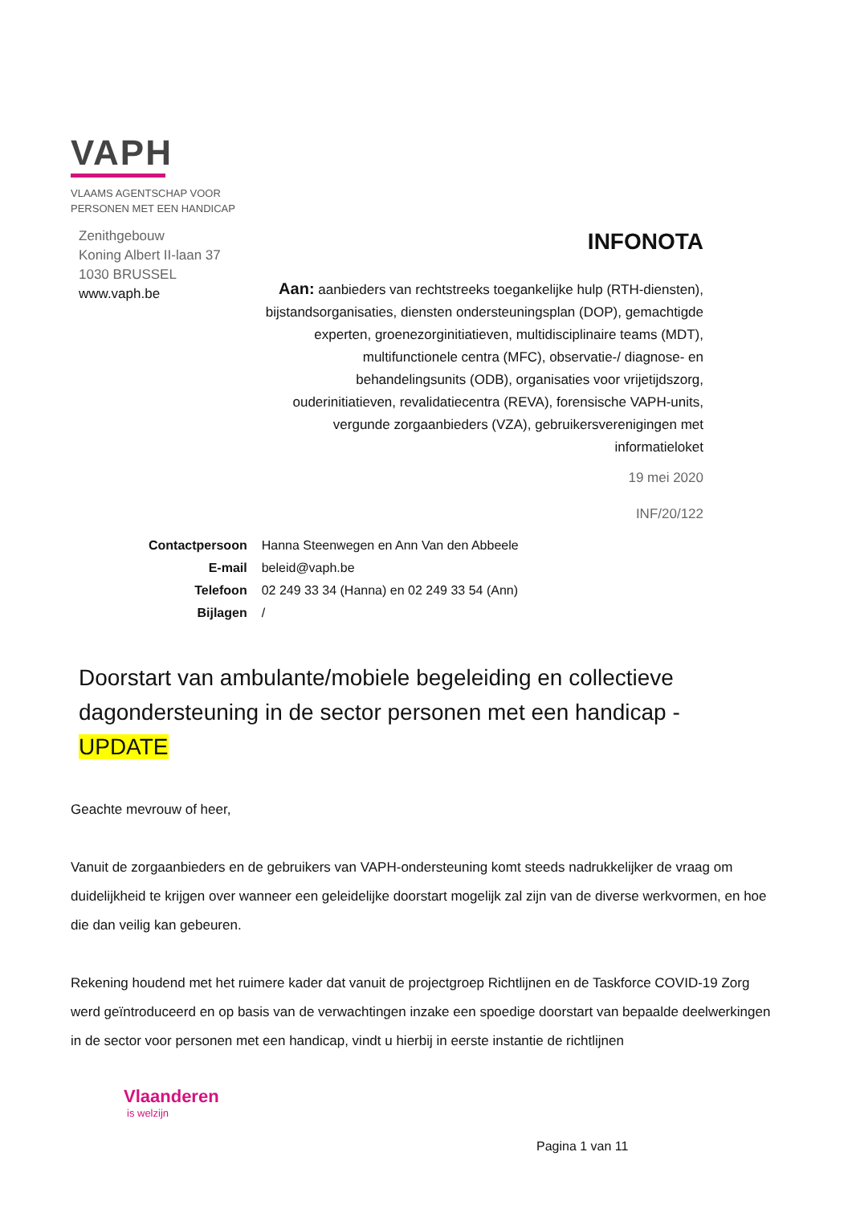VAPH
VLAAMS AGENTSCHAP VOOR
PERSONEN MET EEN HANDICAP
Zenithgebouw
Koning Albert II-laan 37
1030 BRUSSEL
www.vaph.be
INFONOTA
Aan: aanbieders van rechtstreeks toegankelijke hulp (RTH-diensten), bijstandsorganisaties, diensten ondersteuningsplan (DOP), gemachtigde experten, groenezorginitiatieven, multidisciplinaire teams (MDT), multifunctionele centra (MFC), observatie-/ diagnose- en behandelingsunits (ODB), organisaties voor vrijetijdszorg, ouderinitiatieven, revalidatiecentra (REVA), forensische VAPH-units, vergunde zorgaanbieders (VZA), gebruikersverenigingen met informatieloket
19 mei 2020
INF/20/122
| Contactpersoon | Hanna Steenwegen en Ann Van den Abbeele |
| E-mail | beleid@vaph.be |
| Telefoon | 02 249 33 34 (Hanna) en 02 249 33 54 (Ann) |
| Bijlagen | / |
Doorstart van ambulante/mobiele begeleiding en collectieve dagondersteuning in de sector personen met een handicap - UPDATE
Geachte mevrouw of heer,
Vanuit de zorgaanbieders en de gebruikers van VAPH-ondersteuning komt steeds nadrukkelijker de vraag om duidelijkheid te krijgen over wanneer een geleidelijke doorstart mogelijk zal zijn van de diverse werkvormen, en hoe die dan veilig kan gebeuren.
Rekening houdend met het ruimere kader dat vanuit de projectgroep Richtlijnen en de Taskforce COVID-19 Zorg werd geïntroduceerd en op basis van de verwachtingen inzake een spoedige doorstart van bepaalde deelwerkingen in de sector voor personen met een handicap, vindt u hierbij in eerste instantie de richtlijnen
Vlaanderen
is welzijn
Pagina 1 van 11